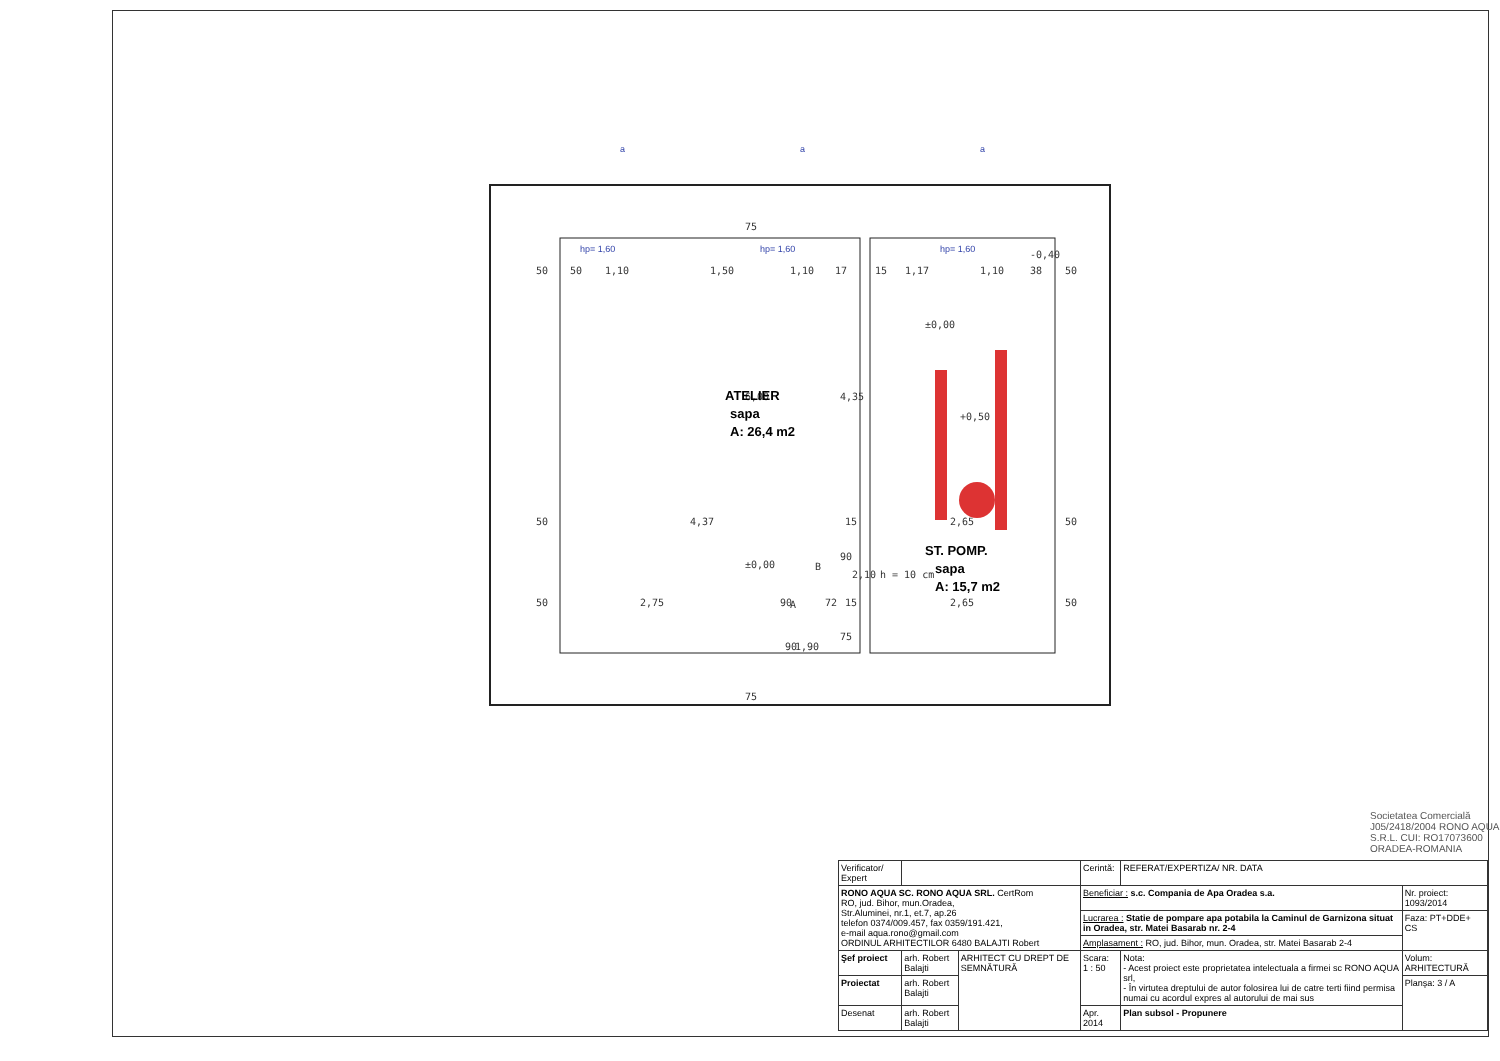a
a
a
hp= 1,60
hp= 1,60
hp= 1,60
50
50
1,10
1,50
1,10
17
15
1,17
1,10
38
50
-0,40
±0,00
6,00
4,35
+0,50
50
4,37
15
2,65
50
±0,00
50
2,75
90
72
15
2,65
50
90
2,10
h = 10 cm
90
1,90
75
75
75
A
B
ATELIER
sapa
A: 26,4 m2
ST. POMP.
sapa
A: 15,7 m2
| Verificator/ Expert | | | Cerintă: | REFERAT/EXPERTIZA/ NR. DATA | |
| RONO AQUA SC. RONO AQUA SRL. CertRom RO, jud. Bihor, mun.Oradea, Str.Aluminei, nr.1, et.7, ap.26 telefon 0374/009.457, fax 0359/191.421, e-mail aqua.rono@gmail.com ORDINUL ARHITECTILOR 6480 BALAJTI Robert | | | Beneficiar : s.c. Compania de Apa Oradea s.a. | | Nr. proiect: 1093/2014 |
| | | | Lucrarea : Statie de pompare apa potabila la Caminul de Garnizona situat in Oradea, str. Matei Basarab nr. 2-4 | | Faza: PT+DDE+ CS |
| | | | Amplasament : RO, jud. Bihor, mun. Oradea, str. Matei Basarab 2-4 | | |
| Şef proiect | arh. Robert Balajti | ARHITECT CU DREPT DE SEMNĂTURĂ | Scara: 1 : 50 | Nota: - Acest proiect este proprietatea intelectuala a firmei sc RONO AQUA srl, - În virtutea dreptului de autor folosirea lui de catre terti fiind permisa numai cu acordul expres al autorului de mai sus | Volum: ARHITECTURĂ |
| Proiectat | arh. Robert Balajti | | | | Planşa: 3 / A |
| Desenat | arh. Robert Balajti | | Apr. 2014 | Plan subsol - Propunere | |
Societatea Comercială J05/2418/2004 RONO AQUA S.R.L. CUI: RO17073600 ORADEA-ROMANIA